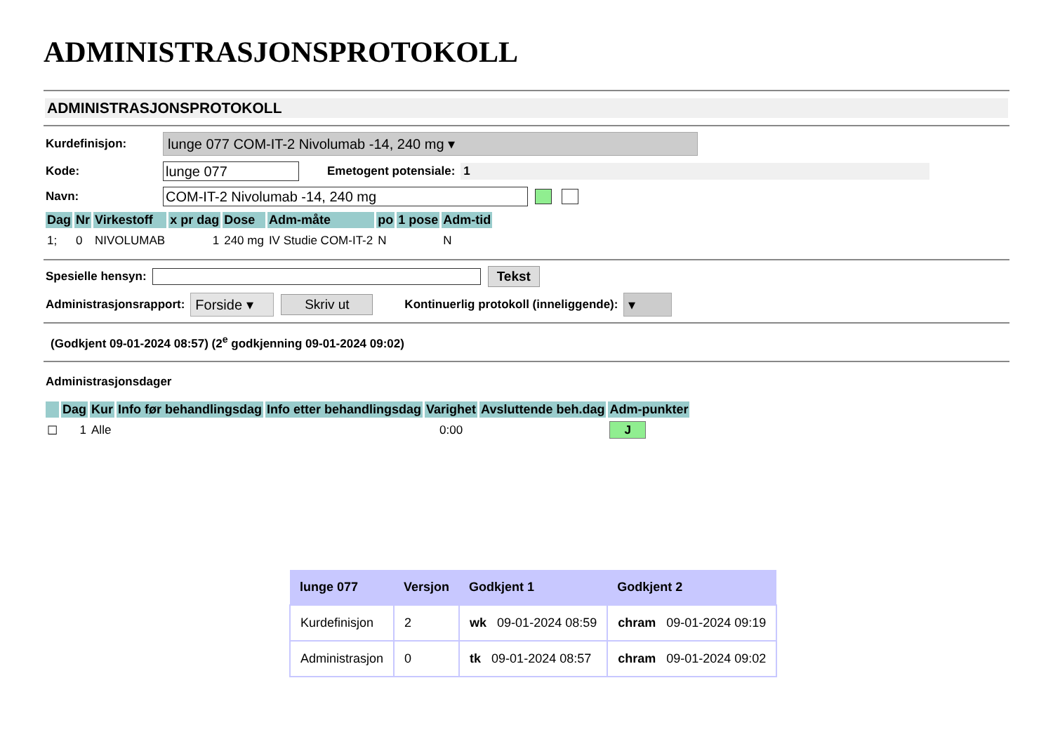ADMINISTRASJONSPROTOKOLL
ADMINISTRASJONSPROTOKOLL
Kurdefinisjon: lunge 077 COM-IT-2 Nivolumab -14, 240 mg ▾
Kode: lunge 077 Emetogent potensiale: 1
Navn: COM-IT-2 Nivolumab -14, 240 mg
| Dag | Nr | Virkestoff | x pr dag | Dose | Adm-måte | po | 1 pose | Adm-tid |
| --- | --- | --- | --- | --- | --- | --- | --- | --- |
| 1; | 0 | NIVOLUMAB | 1 | 240 mg | IV Studie COM-IT-2 | N | | N |
Spesielle hensyn: Tekst
Administrasjonsrapport: Forside ▾ Skriv ut Kontinuerlig protokoll (inneliggende): ▾
(Godkjent 09-01-2024 08:57) (2<sup>e</sup> godkjenning 09-01-2024 09:02)
Administrasjonsdager
| | Dag | Kur | Info før behandlingsdag | Info etter behandlingsdag | Varighet | Avsluttende beh.dag | Adm-punkter |
| --- | --- | --- | --- | --- | --- | --- | --- |
| ☐ | 1 | Alle | | | 0:00 | | J |
| lunge 077 | Versjon | Godkjent 1 | Godkjent 2 |
| --- | --- | --- | --- |
| Kurdefinisjon | 2 | wk 09-01-2024 08:59 | chram 09-01-2024 09:19 |
| Administrasjon | 0 | tk 09-01-2024 08:57 | chram 09-01-2024 09:02 |